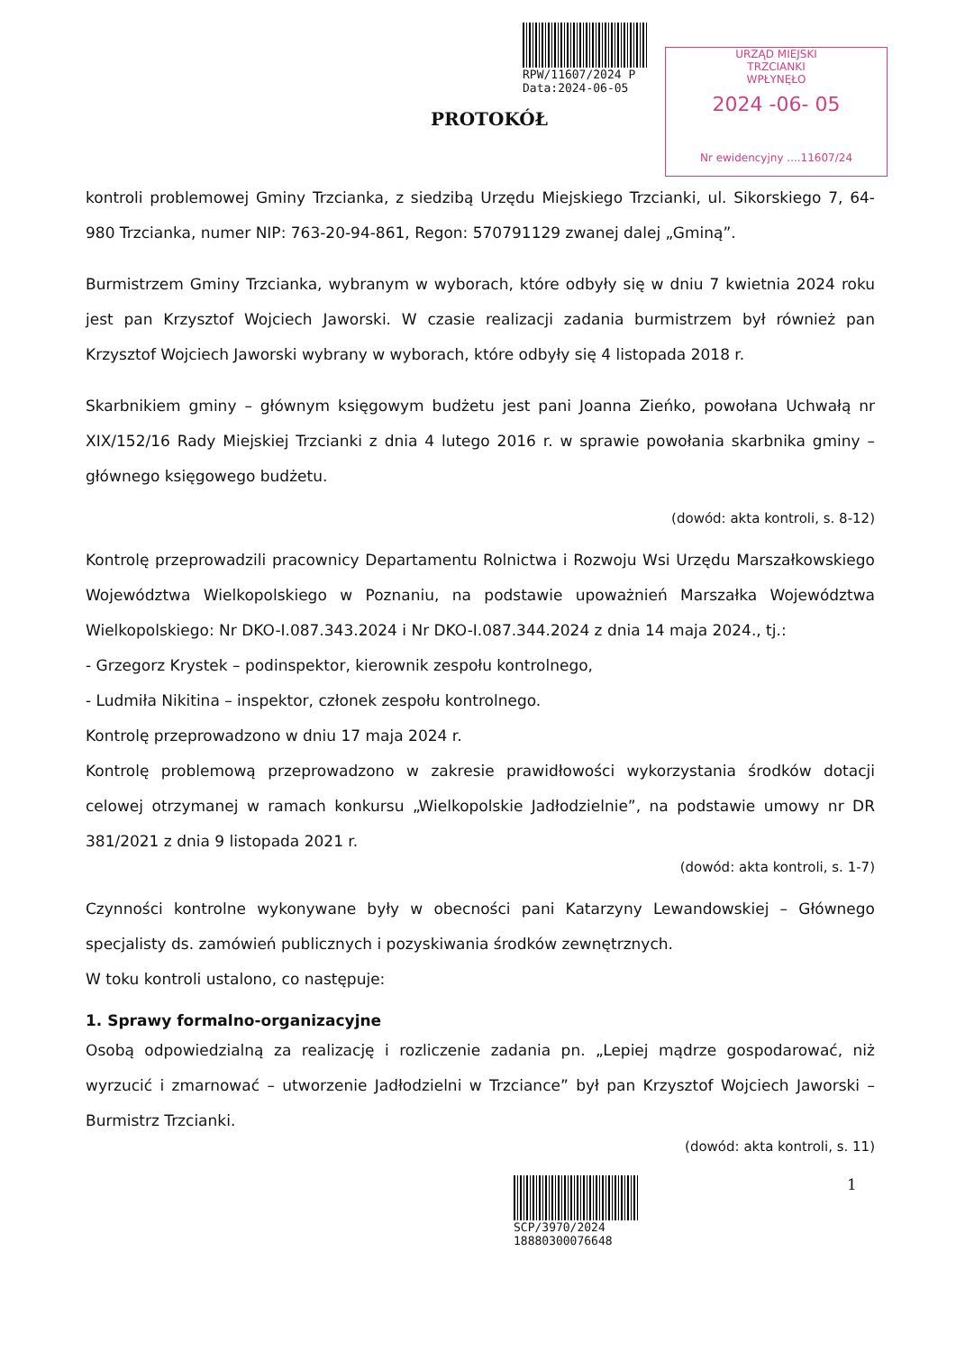RPW/11607/2024 P
Data:2024-06-05
URZĄD MIEJSKI
TRZCIANKI
WPŁYNĘŁO
2024 -06- 05
Nr ewidencyjny ....11607/24
PROTOKÓŁ
kontroli problemowej Gminy Trzcianka, z siedzibą Urzędu Miejskiego Trzcianki, ul. Sikorskiego 7, 64-980 Trzcianka, numer NIP: 763-20-94-861, Regon: 570791129 zwanej dalej „Gminą”.
Burmistrzem Gminy Trzcianka, wybranym w wyborach, które odbyły się w dniu 7 kwietnia 2024 roku jest pan Krzysztof Wojciech Jaworski. W czasie realizacji zadania burmistrzem był również pan Krzysztof Wojciech Jaworski wybrany w wyborach, które odbyły się 4 listopada 2018 r.
Skarbnikiem gminy – głównym księgowym budżetu jest pani Joanna Zieńko, powołana Uchwałą nr XIX/152/16 Rady Miejskiej Trzcianki z dnia 4 lutego 2016 r. w sprawie powołania skarbnika gminy – głównego księgowego budżetu.
(dowód: akta kontroli, s. 8-12)
Kontrolę przeprowadzili pracownicy Departamentu Rolnictwa i Rozwoju Wsi Urzędu Marszałkowskiego Województwa Wielkopolskiego w Poznaniu, na podstawie upoważnień Marszałka Województwa Wielkopolskiego: Nr DKO-I.087.343.2024 i Nr DKO-I.087.344.2024 z dnia 14 maja 2024., tj.:
- Grzegorz Krystek – podinspektor, kierownik zespołu kontrolnego,
- Ludmiła Nikitina – inspektor, członek zespołu kontrolnego.
Kontrolę przeprowadzono w dniu 17 maja 2024 r.
Kontrolę problemową przeprowadzono w zakresie prawidłowości wykorzystania środków dotacji celowej otrzymanej w ramach konkursu „Wielkopolskie Jadłodzielnie”, na podstawie umowy nr DR 381/2021 z dnia 9 listopada 2021 r.
(dowód: akta kontroli, s. 1-7)
Czynności kontrolne wykonywane były w obecności pani Katarzyny Lewandowskiej – Głównego specjalisty ds. zamówień publicznych i pozyskiwania środków zewnętrznych.
W toku kontroli ustalono, co następuje:
1. Sprawy formalno-organizacyjne
Osobą odpowiedzialną za realizację i rozliczenie zadania pn. „Lepiej mądrze gospodarować, niż wyrzucić i zmarnować – utworzenie Jadłodzielni w Trzciance” był pan Krzysztof Wojciech Jaworski – Burmistrz Trzcianki.
(dowód: akta kontroli, s. 11)
SCP/3970/2024
18880300076648
1